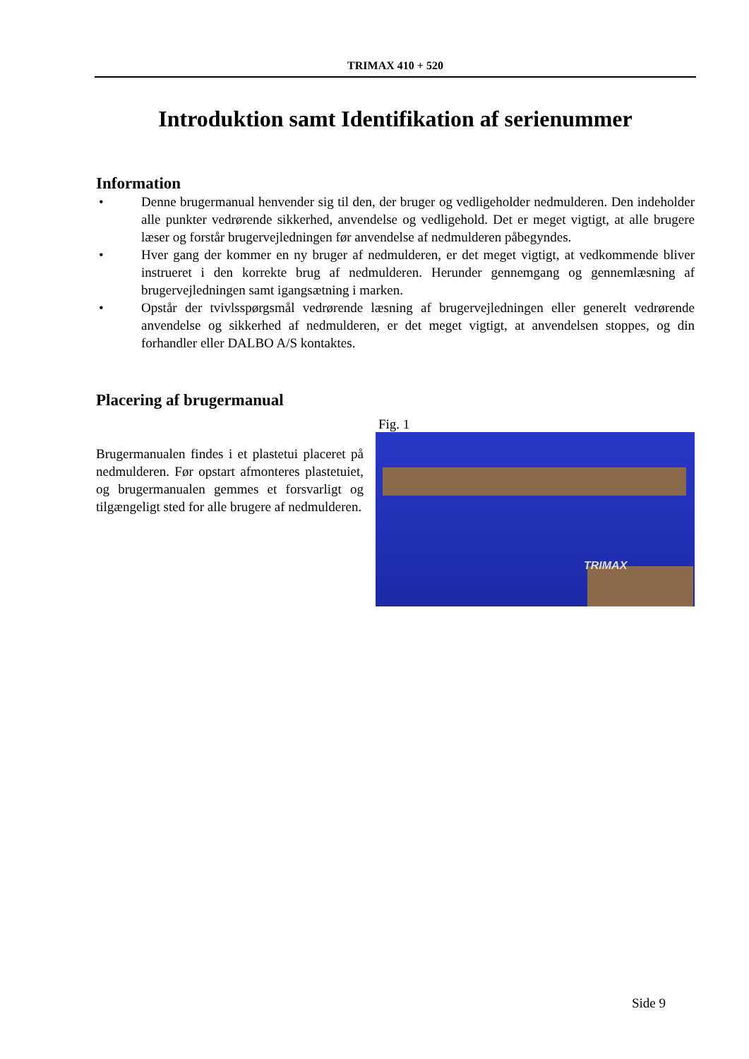TRIMAX 410 + 520
Introduktion samt Identifikation af serienummer
Information
• Denne brugermanual henvender sig til den, der bruger og vedligeholder nedmulderen. Den indeholder alle punkter vedrørende sikkerhed, anvendelse og vedligehold. Det er meget vigtigt, at alle brugere læser og forstår brugervejledningen før anvendelse af nedmulderen påbegyndes.
• Hver gang der kommer en ny bruger af nedmulderen, er det meget vigtigt, at vedkommende bliver instrueret i den korrekte brug af nedmulderen. Herunder gennemgang og gennemlæsning af brugervejledningen samt igangsætning i marken.
• Opstår der tvivlsspørgsmål vedrørende læsning af brugervejledningen eller generelt vedrørende anvendelse og sikkerhed af nedmulderen, er det meget vigtigt, at anvendelsen stoppes, og din forhandler eller DALBO A/S kontaktes.
Placering af brugermanual
Brugermanualen findes i et plastetui placeret på nedmulderen. Før opstart afmonteres plastetuiet, og brugermanualen gemmes et forsvarligt og tilgængeligt sted for alle brugere af nedmulderen.
Fig. 1
TRIMAX
Side 9